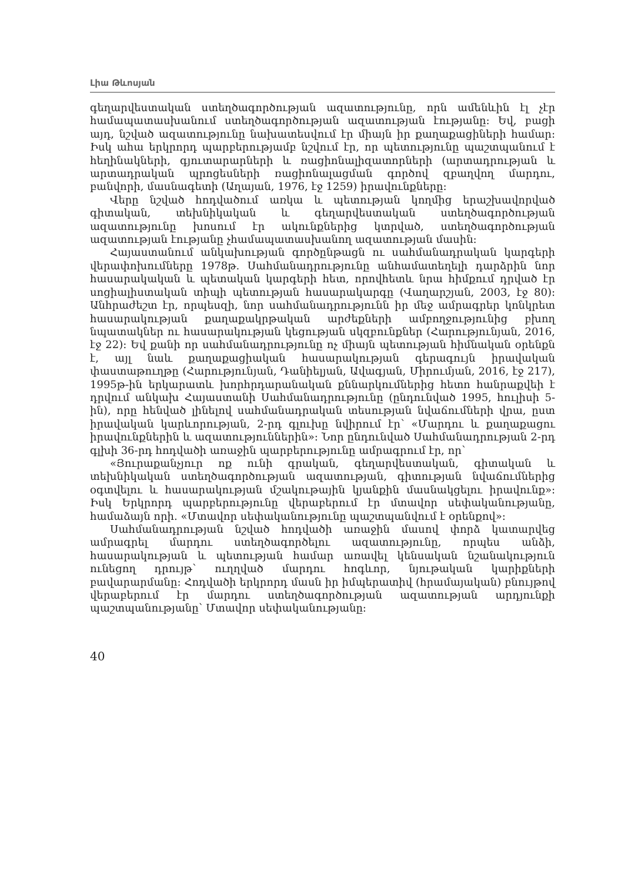Լիա Թևոսյան
գեղարվեստական ստեղծագործության ազատությունը, որն ամենևին էլ չէր համապատասխանում ստեղծագործության ազատության էությանը: Եվ, բացի այդ, նշված ազատությունը նախատեսվում էր միայն իր քաղաքացիների համար: Իսկ ահա երկրորդ պարբերությամբ նշվում էր, որ պետությունը պաշտպանում է հեղինակների, գյուտարարների և ռացիոնալիզատորների (արտադրության և արտադրական պրոցեսների ռացիոնալացման գործով զբաղվող մարդու, բանվորի, մասնագետի (Աղայան, 1976, էջ 1259) իրավունքները:
Վերը նշված հոդվածում առկա և պետության կողմից երաշխավորված գիտական, տեխնիկական և գեղարվեստական ստեղծագործության ազատությունը խոսում էր ակունքներից կտրված, ստեղծագործության ազատության էությանը չհամապատասխանող ազատության մասին:
Հայաստանում անկախության գործընթացն ու սահմանադրական կարգերի վերափոխումները 1978թ. Սահմանադրությունը անհամատեղելի դարձրին նոր հասարակական և պետական կարգերի հետ, որովհետև նրա հիմքում դրված էր սոցիալիստական տիպի պետության հասարակարգը (Վաղարշյան, 2003, էջ 80): Անհրաժեշտ էր, որպեսզի, նոր սահմանադրությունն իր մեջ ամրագրեր կոնկրետ հասարակության քաղաքակրթական արժեքների ամբողջությունից բխող նպատակներ ու հասարակության կեցության սկզբունքներ (Հարությունյան, 2016, էջ 22): Եվ քանի որ սահմանադրությունը ոչ միայն պետության հիմնական օրենքն է, այլ նաև քաղաքացիական հասարակության գերագույն իրավական փաստաթուղթը (Հարությունյան, Դանիելյան, Ավագյան, Միրումյան, 2016, էջ 217), 1995թ-ին երկարատև խորհրդարանական քննարկումներից հետո հանրաքվեի է դրվում անկախ Հայաստանի Սահմանադրությունը (ընդունված 1995, հուլիսի 5-ին), որը հենված լինելով սահմանադրական տեսության նվաճումների վրա, ըստ իրավական կարևորության, 2-րդ գլուխը նվիրում էր՝ «Մարդու և քաղաքացու իրավունքներին և ազատություններին»: Նոր ընդունված Սահմանադրության 2-րդ գլխի 36-րդ հոդվածի առաջին պարբերությունը ամրագրում էր, որ՝
«Յուրաքանչյուր ոք ունի գրական, գեղարվեստական, գիտական և տեխնիկական ստեղծագործության ազատության, գիտության նվաճումներից օգտվելու և հասարակության մշակութային կյանքին մասնակցելու իրավունք»: Իսկ Երկրորդ պարբերությունը վերաբերում էր մտավոր սեփականությանը, համաձայն որի. «Մտավոր սեփականությունը պաշտպանվում է օրենքով»:
Սահմանադրության նշված հոդվածի առաջին մասով փորձ կատարվեց ամրագրել մարդու ստեղծագործելու ազատությունը, որպես անձի, հասարակության և պետության համար առավել կենսական նշանակություն ունեցող դրույթ՝ ուղղված մարդու հոգևոր, նյութական կարիքների բավարարմանը: Հոդվածի երկրորդ մասն իր իմպերատիվ (հրամայական) բնույթով վերաբերում էր մարդու ստեղծագործության ազատության արդյունքի պաշտպանությանը՝ Մտավոր սեփականությանը:
40